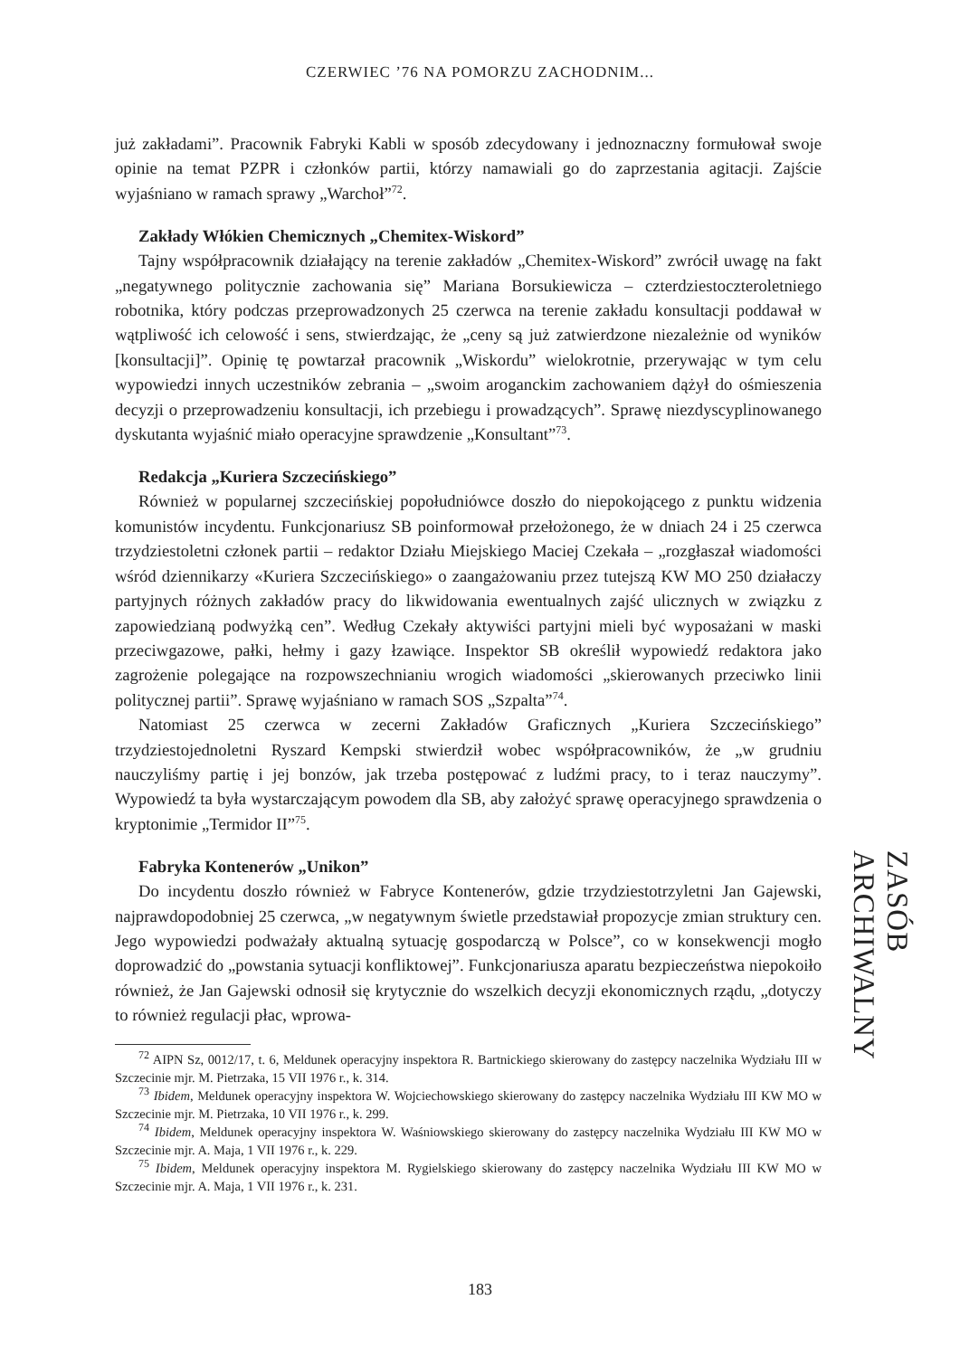CZERWIEC ’76 NA POMORZU ZACHODNIM...
już zakładami”. Pracownik Fabryki Kabli w sposób zdecydowany i jednoznaczny formułował swoje opinie na temat PZPR i członków partii, którzy namawiali go do zaprzestania agitacji. Zajście wyjaśniano w ramach sprawy „Warchoł”<sup>72</sup>.
Zakłady Włókien Chemicznych „Chemitex-Wiskord”
Tajny współpracownik działający na terenie zakładów „Chemitex-Wiskord” zwrócił uwagę na fakt „negatywnego politycznie zachowania się” Mariana Borsukiewicza – czterdziestoczteroletniego robotnika, który podczas przeprowadzonych 25 czerwca na terenie zakładu konsultacji poddawał w wątpliwość ich celowość i sens, stwierdzając, że „ceny są już zatwierdzone niezależnie od wyników [konsultacji]”. Opinię tę powtarzał pracownik „Wiskordu” wielokrotnie, przerywając w tym celu wypowiedzi innych uczestników zebrania – „swoim aroganckim zachowaniem dążył do ośmieszenia decyzji o przeprowadzeniu konsultacji, ich przebiegu i prowadzących”. Sprawę niezdyscyplinowanego dyskutanta wyjaśnić miało operacyjne sprawdzenie „Konsultant”<sup>73</sup>.
Redakcja „Kuriera Szczecińskiego”
Również w popularnej szczecińskiej popołudniówce doszło do niepokojącego z punktu widzenia komunistów incydentu. Funkcjonariusz SB poinformował przełożonego, że w dniach 24 i 25 czerwca trzydziestoletni członek partii – redaktor Działu Miejskiego Maciej Czekała – „rozgłaszał wiadomości wśród dziennikarzy «Kuriera Szczecińskiego» o zaangażowaniu przez tutejszą KW MO 250 działaczy partyjnych różnych zakładów pracy do likwidowania ewentualnych zajść ulicznych w związku z zapowiedzianą podwyżką cen”. Według Czekały aktywiści partyjni mieli być wyposażani w maski przeciwgazowe, pałki, hełmy i gazy łzawiące. Inspektor SB określił wypowiedź redaktora jako zagrożenie polegające na rozpowszechnianiu wrogich wiadomości „skierowanych przeciwko linii politycznej partii”. Sprawę wyjaśniano w ramach SOS „Szpalta”<sup>74</sup>.
Natomiast 25 czerwca w zecerni Zakładów Graficznych „Kuriera Szczecińskiego” trzydziestojednoletni Ryszard Kempski stwierdził wobec współpracowników, że „w grudniu nauczyliśmy partię i jej bonzów, jak trzeba postępować z ludźmi pracy, to i teraz nauczymy”. Wypowiedź ta była wystarczającym powodem dla SB, aby założyć sprawę operacyjnego sprawdzenia o kryptonimie „Termidor II”<sup>75</sup>.
Fabryka Kontenerów „Unikon”
Do incydentu doszło również w Fabryce Kontenerów, gdzie trzydziestotrzyletni Jan Gajewski, najprawdopodobniej 25 czerwca, „w negatywnym świetle przedstawiał propozycje zmian struktury cen. Jego wypowiedzi podważały aktualną sytuację gospodarczą w Polsce”, co w konsekwencji mogło doprowadzić do „powstania sytuacji konfliktowej”. Funkcjonariusza aparatu bezpieczeństwa niepokoiło również, że Jan Gajewski odnosił się krytycznie do wszelkich decyzji ekonomicznych rządu, „dotyczy to również regulacji płac, wprowa-
<sup>72</sup> AIPN Sz, 0012/17, t. 6, Meldunek operacyjny inspektora R. Bartnickiego skierowany do zastępcy naczelnika Wydziału III w Szczecinie mjr. M. Pietrzaka, 15 VII 1976 r., k. 314.
<sup>73</sup> Ibidem, Meldunek operacyjny inspektora W. Wojciechowskiego skierowany do zastępcy naczelnika Wydziału III KW MO w Szczecinie mjr. M. Pietrzaka, 10 VII 1976 r., k. 299.
<sup>74</sup> Ibidem, Meldunek operacyjny inspektora W. Waśniowskiego skierowany do zastępcy naczelnika Wydziału III KW MO w Szczecinie mjr. A. Maja, 1 VII 1976 r., k. 229.
<sup>75</sup> Ibidem, Meldunek operacyjny inspektora M. Rygielskiego skierowany do zastępcy naczelnika Wydziału III KW MO w Szczecinie mjr. A. Maja, 1 VII 1976 r., k. 231.
ZASÓB ARCHIWALNY
183